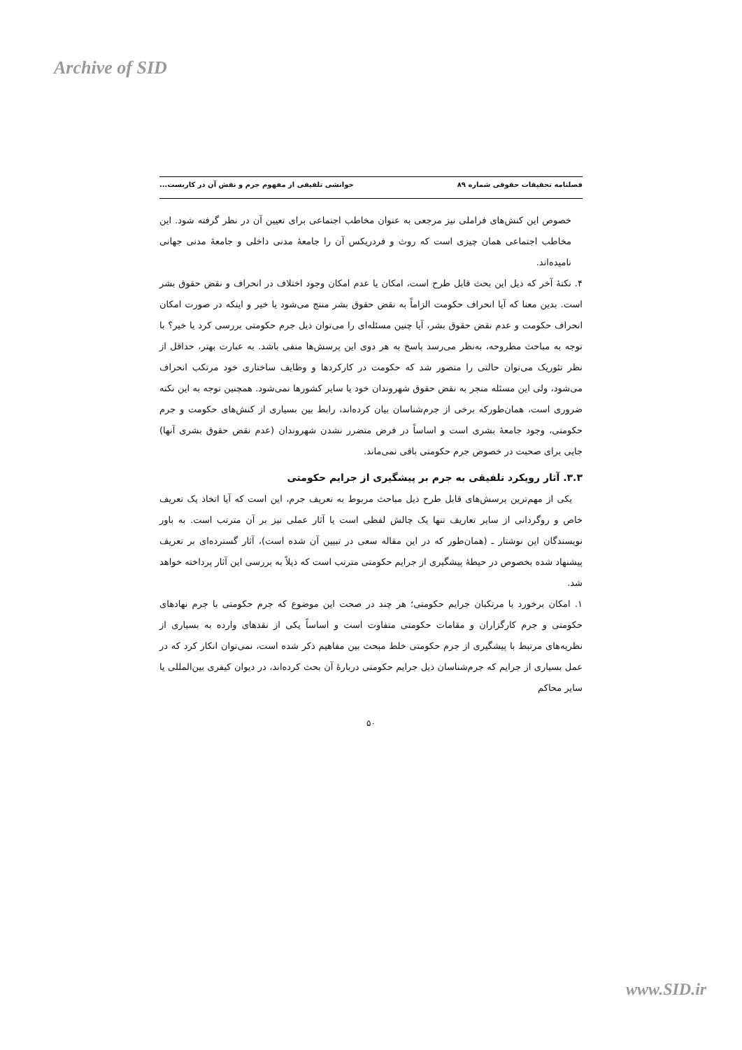Archive of SID
فصلنامه تحقیقات حقوقی شماره ۸۹ خوانشی تلفیقی از مفهوم جرم و نقش آن در کاربست...
خصوص این کنش‌های فراملی نیز مرجعی به عنوان مخاطب اجتماعی برای تعیین آن در نظر گرفته شود. این مخاطب اجتماعی همان چیزی است که روث و فردریکس آن را جامعهٔ مدنی داخلی و جامعهٔ مدنی جهانی نامیده‌اند.
۴. نکتهٔ آخر که ذیل این بحث قابل طرح است، امکان یا عدم امکان وجود اختلاف در انحراف و نقض حقوق بشر است. بدین معنا که آیا انحراف حکومت الزاماً به نقض حقوق بشر منتج می‌شود یا خیر و اینکه در صورت امکان انحراف حکومت و عدم نقض حقوق بشر، آیا چنین مسئله‌ای را می‌توان ذیل جرم حکومتی بررسی کرد یا خیر؟ با توجه به مباحث مطروحه، به‌نظر می‌رسد پاسخ به هر دوی این پرسش‌ها منفی باشد. به عبارت بهتر، حداقل از نظر تئوریک می‌توان حالتی را متصور شد که حکومت در کارکردها و وظایف ساختاری خود مرتکب انحراف می‌شود، ولی این مسئله منجر به نقض حقوق شهروندان خود یا سایر کشورها نمی‌شود. همچنین توجه به این نکته ضروری است، همان‌طورکه برخی از جرم‌شناسان بیان کرده‌اند، رابط بین بسیاری از کنش‌های حکومت و جرم حکومتی، وجود جامعهٔ بشری است و اساساً در فرض متضرر نشدن شهروندان (عدم نقض حقوق بشری آنها) جایی برای صحبت در خصوص جرم حکومتی باقی نمی‌ماند.
۳.۳. آثار رویکرد تلفیقی به جرم بر پیشگیری از جرایم حکومتی
یکی از مهم‌ترین پرسش‌های قابل طرح ذیل مباحث مربوط به تعریف جرم، این است که آیا اتخاذ یک تعریف خاص و روگردانی از سایر تعاریف تنها یک چالش لفظی است یا آثار عملی نیز بر آن مترتب است. به باور نویسندگان این نوشتار ـ (همان‌طور که در این مقاله سعی در تبیین آن شده است)، آثار گسترده‌ای بر تعریف پیشنهاد شده بخصوص در حیطهٔ پیشگیری از جرایم حکومتی مترتب است که ذیلاً به بررسی این آثار پرداخته خواهد شد.
۱. امکان برخورد با مرتکبان جرایم حکومتی؛ هر چند در صحت این موضوع که جرم حکومتی با جرم نهادهای حکومتی و جرم کارگزاران و مقامات حکومتی متفاوت است و اساساً یکی از نقدهای وارده به بسیاری از نظریه‌های مرتبط با پیشگیری از جرم حکومتی خلط مبحث بین مفاهیم ذکر شده است، نمی‌توان انکار کرد که در عمل بسیاری از جرایم که جرم‌شناسان ذیل جرایم حکومتی دربارهٔ آن بحث کرده‌اند، در دیوان کیفری بین‌المللی یا سایر محاکم
۵۰
www.SID.ir